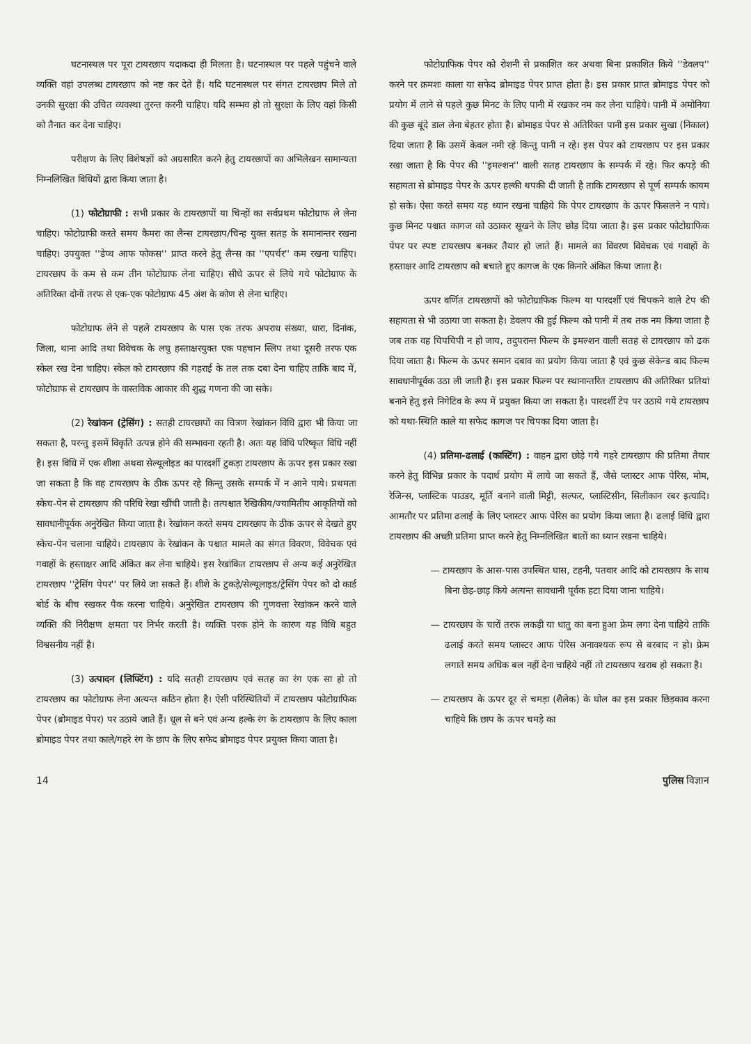घटनास्थल पर पूरा टायरछाप यदाकदा ही मिलता है। घटनास्थल पर पहले पहुंचने वाले व्यक्ति वहां उपलब्ध टायरछाप को नष्ट कर देते हैं। यदि घटनास्थल पर संगत टायरछाप मिले तो उनकी सुरक्षा की उचित व्यवस्था तुरन्त करनी चाहिए। यदि सम्भव हो तो सुरक्षा के लिए वहां किसी को तैनात कर देना चाहिए।
परीक्षण के लिए विशेषज्ञों को अग्रसारित करने हेतु टायरछापों का अभिलेखन सामान्यता निम्नलिखित विधियों द्वारा किया जाता है।
(1) फोटोग्राफी : सभी प्रकार के टायरछापों या चिन्हों का सर्वप्रथम फोटोग्राफ ले लेना चाहिए। फोटोग्राफी करते समय कैमरा का लैन्स टायरछाप/चिन्ह युक्त सतह के समानान्तर रखना चाहिए। उपयुक्त ''डेप्थ आफ फोकस'' प्राप्त करने हेतु लैन्स का ''एपर्चर'' कम रखना चाहिए। टायरछाप के कम से कम तीन फोटोग्राफ लेना चाहिए। सीधे ऊपर से लिये गये फोटोग्राफ के अतिरिक्त दोनों तरफ से एक-एक फोटोग्राफ 45 अंश के कोण से लेना चाहिए।
फोटोग्राफ लेने से पहले टायरछाप के पास एक तरफ अपराध संख्या, धारा, दिनांक, जिला, थाना आदि तथा विवेचक के लघु हस्ताक्षरयुक्त एक पहचान स्लिप तथा दूसरी तरफ एक स्केल रख देना चाहिए। स्केल को टायरछाप की गहराई के तल तक दबा देना चाहिए ताकि बाद में, फोटोग्राफ से टायरछाप के वास्तविक आकार की शुद्ध गणना की जा सके।
(2) रेखांकन (ट्रेसिंग) : सतही टायरछापों का चित्रण रेखांकन विधि द्वारा भी किया जा सकता है, परन्तु इसमें विकृति उत्पन्न होने की सम्भावना रहती है। अतः यह विधि परिष्कृत विधि नहीं है। इस विधि में एक शीशा अथवा सेल्यूलोइड का पारदर्शी टुकड़ा टायरछाप के ऊपर इस प्रकार रखा जा सकता है कि वह टायरछाप के ठीक ऊपर रहे किन्तु उसके सम्पर्क में न आने पाये। प्रथमतः स्केच-पेन से टायरछाप की परिधि रेखा खींची जाती है। तत्पश्चात रैखिकीय/ज्यामितीय आकृतियों को सावधानीपूर्वक अनुरेखित किया जाता है। रेखांकन करते समय टायरछाप के ठीक ऊपर से देखते हुए स्केच-पेन चलाना चाहिये। टायरछाप के रेखांकन के पश्चात मामले का संगत विवरण, विवेचक एवं गवाहों के हस्ताक्षर आदि अंकित कर लेना चाहिये। इस रेखांकित टायरछाप से अन्य कई अनुरेखित टायरछाप ''ट्रेसिंग पेपर'' पर लिये जा सकते हैं। शीशे के टुकड़े/सेल्यूलाइड/ट्रेसिंग पेपर को दो कार्ड बोर्ड के बीच रखकर पैक करना चाहिये। अनुरेखित टायरछाप की गुणवत्ता रेखांकन करने वाले व्यक्ति की निरीक्षण क्षमता पर निर्भर करती है। व्यक्ति परक होने के कारण यह विधि बहुत विश्वसनीय नहीं है।
(3) उत्पादन (लिफ्टिंग) : यदि सतही टायरछाप एवं सतह का रंग एक सा हो तो टायरछाप का फोटोग्राफ लेना अत्यन्त कठिन होता है। ऐसी परिस्थितियों में टायरछाप फोटोग्राफिक पेपर (ब्रोमाइड पेपर) पर उठाये जाते हैं। धूल से बने एवं अन्य हल्के रंग के टायरछाप के लिए काला ब्रोमाइड पेपर तथा काले/गहरे रंग के छाप के लिए सफेद ब्रोमाइड पेपर प्रयुक्त किया जाता है।
फोटोग्राफिक पेपर को रोशनी से प्रकाशित कर अथवा बिना प्रकाशित किये ''डेवलप'' करने पर क्रमशः काला या सफेद ब्रोमाइड पेपर प्राप्त होता है। इस प्रकार प्राप्त ब्रोमाइड पेपर को प्रयोग में लाने से पहले कुछ मिनट के लिए पानी में रखकर नम कर लेना चाहिये। पानी में अमोनिया की कुछ बूंदे डाल लेना बेहतर होता है। ब्रोमाइड पेपर से अतिरिक्त पानी इस प्रकार सुखा (निकाल) दिया जाता है कि उसमें केवल नमी रहे किन्तु पानी न रहे। इस पेपर को टायरछाप पर इस प्रकार रखा जाता है कि पेपर की ''इमल्शन'' वाली सतह टायरछाप के सम्पर्क में रहे। फिर कपड़े की सहायता से ब्रोमाइड पेपर के ऊपर हल्की थपकी दी जाती है ताकि टायरछाप से पूर्ण सम्पर्क कायम हो सके। ऐसा करते समय यह ध्यान रखना चाहिये कि पेपर टायरछाप के ऊपर फिसलने न पाये। कुछ मिनट पश्चात कागज को उठाकर सूखने के लिए छोड़ दिया जाता है। इस प्रकार फोटोग्राफिक पेपर पर स्पष्ट टायरछाप बनकर तैयार हो जाते हैं। मामले का विवरण विवेचक एवं गवाहों के हस्ताक्षर आदि टायरछाप को बचाते हुए कागज के एक किनारे अंकित किया जाता है।
ऊपर वर्णित टायरछापों को फोटोग्राफिक फिल्म या पारदर्शी एवं चिपकने वाले टेप की सहायता से भी उठाया जा सकता है। डेवलप की हुई फिल्म को पानी में तब तक नम किया जाता है जब तक वह चिपचिपी न हो जाय, तदुपरान्त फिल्म के इमल्शन वाली सतह से टायरछाप को ढक दिया जाता है। फिल्म के ऊपर समान दबाव का प्रयोग किया जाता है एवं कुछ सेकेन्ड बाद फिल्म सावधानीपूर्वक उठा ली जाती है। इस प्रकार फिल्म पर स्थानान्तरित टायरछाप की अतिरिक्त प्रतियां बनाने हेतु इसे निगेटिव के रूप में प्रयुक्त किया जा सकता है। पारदर्शी टेप पर उठाये गये टायरछाप को यथा-स्थिति काले या सफेद कागज पर चिपका दिया जाता है।
(4) प्रतिमा-ढलाई (कास्टिंग) : वाहन द्वारा छोड़े गये गहरे टायरछाप की प्रतिमा तैयार करने हेतु विभिन्न प्रकार के पदार्थ प्रयोग में लाये जा सकते हैं, जैसे प्लास्टर आफ पेरिस, मोम, रेजिन्स, प्लास्टिक पाउडर, मूर्ति बनाने वाली मिट्टी, सल्फर, प्लास्टिसीन, सिलीकान रबर इत्यादि। आमतौर पर प्रतिमा ढलाई के लिए प्लास्टर आफ पेरिस का प्रयोग किया जाता है। ढलाई विधि द्वारा टायरछाप की अच्छी प्रतिमा प्राप्त करने हेतु निम्नलिखित बातों का ध्यान रखना चाहिये।
— टायरछाप के आस-पास उपस्थित घास, टहनी, पतवार आदि को टायरछाप के साथ बिना छेड़-छाड़ किये अत्यन्त सावधानी पूर्वक हटा दिया जाना चाहिये।
— टायरछाप के चारों तरफ लकड़ी या धातु का बना हुआ फ्रेम लगा देना चाहिये ताकि ढलाई करते समय प्लास्टर आफ पेरिस अनावश्यक रूप से बरबाद न हो। फ्रेम लगाते समय अधिक बल नहीं देना चाहिये नहीं तो टायरछाप खराब हो सकता है।
— टायरछाप के ऊपर दूर से चमड़ा (शैलेक) के घोल का इस प्रकार छिड़काव करना चाहिये कि छाप के ऊपर चमड़े का
14 पुलिस विज्ञान